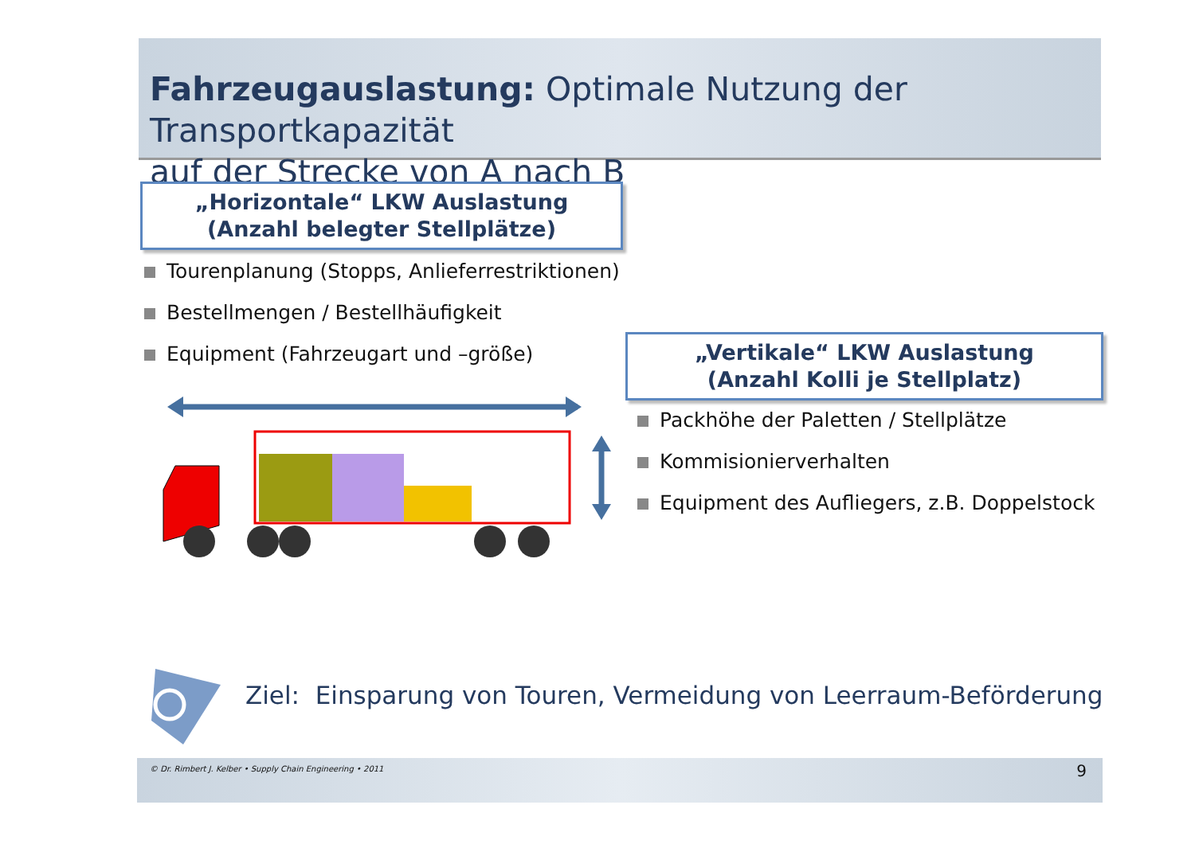Fahrzeugauslastung: Optimale Nutzung der Transportkapazität
auf der Strecke von A nach B
„Horizontale“ LKW Auslastung
(Anzahl belegter Stellplätze)
Tourenplanung (Stopps, Anlieferrestriktionen)
Bestellmengen / Bestellhäufigkeit
Equipment (Fahrzeugart und –größe)
„Vertikale“ LKW Auslastung
(Anzahl Kolli je Stellplatz)
Packhöhe der Paletten / Stellplätze
Kommisionierverhalten
Equipment des Aufliegers, z.B. Doppelstock
Ziel: Einsparung von Touren, Vermeidung von Leerraum-Beförderung
© Dr. Rimbert J. Kelber • Supply Chain Engineering • 2011 9